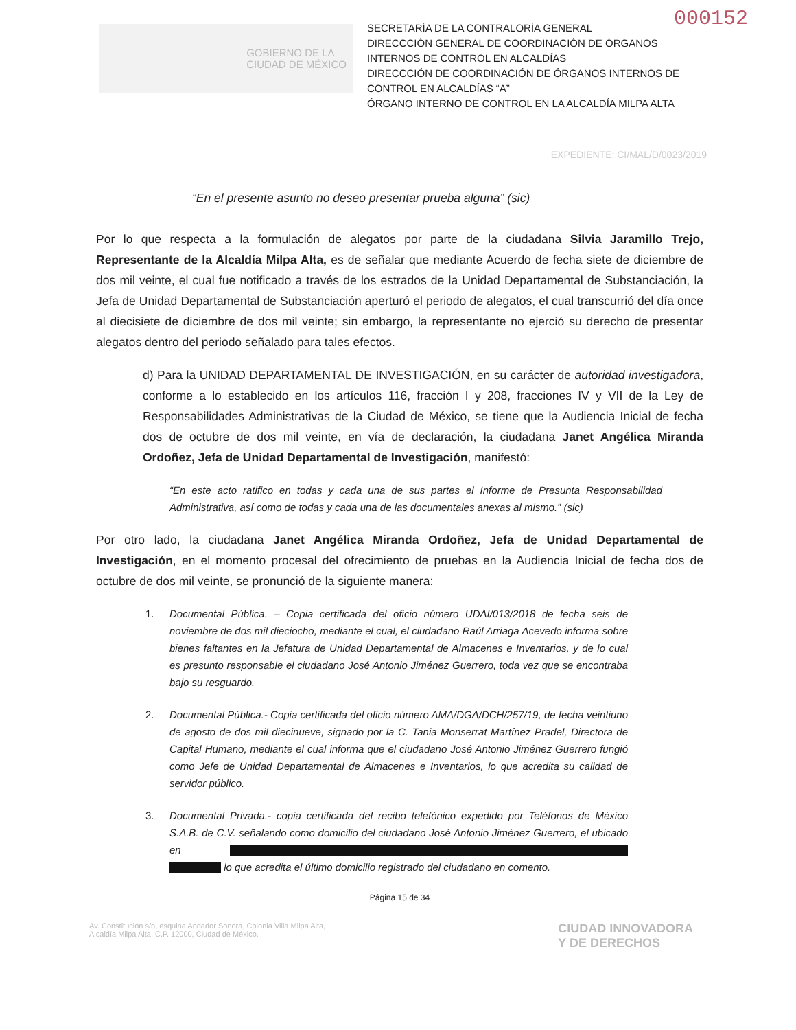000152
GOBIERNO DE LA
CIUDAD DE MÉXICO
SECRETARÍA DE LA CONTRALORÍA GENERAL
DIRECCCIÓN GENERAL DE COORDINACIÓN DE ÓRGANOS INTERNOS DE CONTROL EN ALCALDÍAS
DIRECCCIÓN DE COORDINACIÓN DE ÓRGANOS INTERNOS DE CONTROL EN ALCALDÍAS “A”
ÓRGANO INTERNO DE CONTROL EN LA ALCALDÍA MILPA ALTA
EXPEDIENTE: CI/MAL/D/0023/2019
“En el presente asunto no deseo presentar prueba alguna” (sic)
Por lo que respecta a la formulación de alegatos por parte de la ciudadana Silvia Jaramillo Trejo, Representante de la Alcaldía Milpa Alta, es de señalar que mediante Acuerdo de fecha siete de diciembre de dos mil veinte, el cual fue notificado a través de los estrados de la Unidad Departamental de Substanciación, la Jefa de Unidad Departamental de Substanciación aperturó el periodo de alegatos, el cual transcurrió del día once al diecisiete de diciembre de dos mil veinte; sin embargo, la representante no ejerció su derecho de presentar alegatos dentro del periodo señalado para tales efectos.
d) Para la UNIDAD DEPARTAMENTAL DE INVESTIGACIÓN, en su carácter de autoridad investigadora, conforme a lo establecido en los artículos 116, fracción I y 208, fracciones IV y VII de la Ley de Responsabilidades Administrativas de la Ciudad de México, se tiene que la Audiencia Inicial de fecha dos de octubre de dos mil veinte, en vía de declaración, la ciudadana Janet Angélica Miranda Ordoñez, Jefa de Unidad Departamental de Investigación, manifestó:
“En este acto ratifico en todas y cada una de sus partes el Informe de Presunta Responsabilidad Administrativa, así como de todas y cada una de las documentales anexas al mismo.” (sic)
Por otro lado, la ciudadana Janet Angélica Miranda Ordoñez, Jefa de Unidad Departamental de Investigación, en el momento procesal del ofrecimiento de pruebas en la Audiencia Inicial de fecha dos de octubre de dos mil veinte, se pronunció de la siguiente manera:
1. Documental Pública. – Copia certificada del oficio número UDAI/013/2018 de fecha seis de noviembre de dos mil dieciocho, mediante el cual, el ciudadano Raúl Arriaga Acevedo informa sobre bienes faltantes en la Jefatura de Unidad Departamental de Almacenes e Inventarios, y de lo cual es presunto responsable el ciudadano José Antonio Jiménez Guerrero, toda vez que se encontraba bajo su resguardo.
2. Documental Pública.- Copia certificada del oficio número AMA/DGA/DCH/257/19, de fecha veintiuno de agosto de dos mil diecinueve, signado por la C. Tania Monserrat Martínez Pradel, Directora de Capital Humano, mediante el cual informa que el ciudadano José Antonio Jiménez Guerrero fungió como Jefe de Unidad Departamental de Almacenes e Inventarios, lo que acredita su calidad de servidor público.
3. Documental Privada.- copia certificada del recibo telefónico expedido por Teléfonos de México S.A.B. de C.V. señalando como domicilio del ciudadano José Antonio Jiménez Guerrero, el ubicado en lo que acredita el último domicilio registrado del ciudadano en comento.
Página 15 de 34
Av. Constitución s/n, esquina Andador Sonora, Colonia Villa Milpa Alta,
Alcaldía Milpa Alta, C.P. 12000, Ciudad de México.
CIUDAD INNOVADORA
Y DE DERECHOS